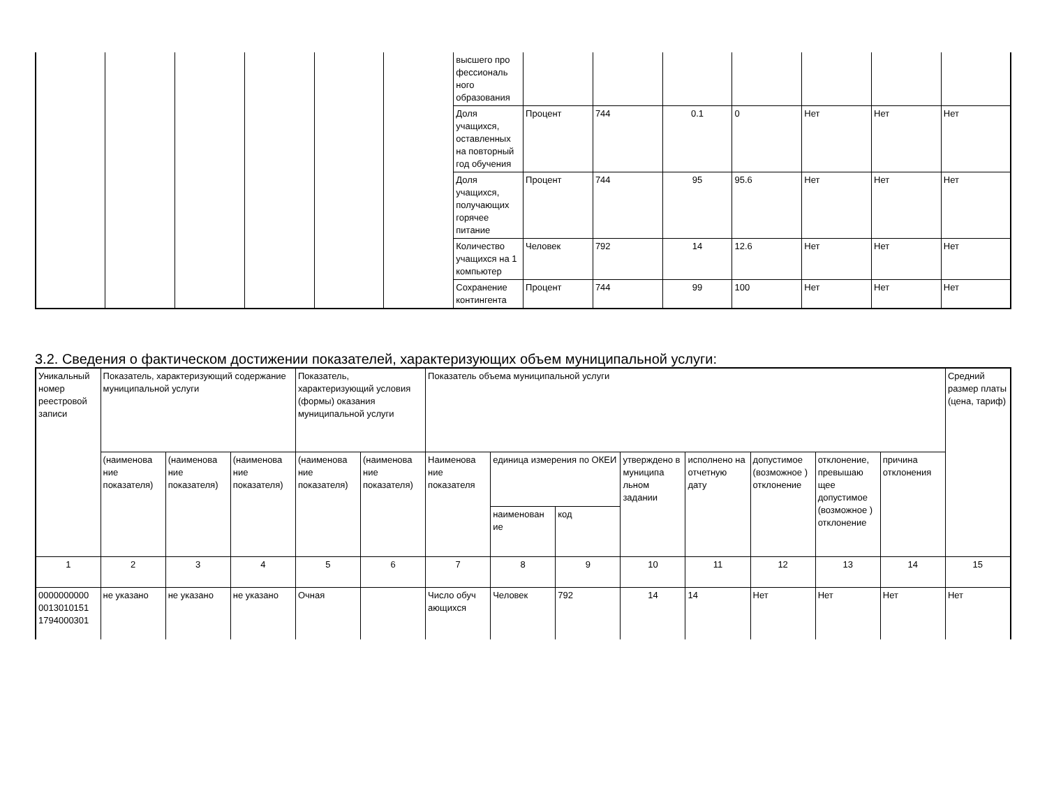| | | | | | | высшего про фессиональ ного образования | | | | | | | |
| | | | | | | Доля учащихся, оставленных на повторный год обучения | Процент | 744 | 0.1 | 0 | Нет | Нет | Нет |
| | | | | | | Доля учащихся, получающих горячее питание | Процент | 744 | 95 | 95.6 | Нет | Нет | Нет |
| | | | | | | Количество учащихся на 1 компьютер | Человек | 792 | 14 | 12.6 | Нет | Нет | Нет |
| | | | | | | Сохранение контингента | Процент | 744 | 99 | 100 | Нет | Нет | Нет |
3.2. Сведения о фактическом достижении показателей, характеризующих объем муниципальной услуги:
| Уникальный номер реестровой записи | Показатель, характеризующий содержание муниципальной услуги | | | Показатель, характеризующий условия (формы) оказания муниципальной услуги | | Показатель объема муниципальной услуги | | | | | | | | Средний размер платы (цена, тариф) |
| --- | --- | --- | --- | --- | --- | --- | --- | --- | --- | --- | --- | --- | --- | --- |
| | (наименова ние показателя) | (наименова ние показателя) | (наименова ние показателя) | (наименова ние показателя) | (наименова ние показателя) | Наименова ние показателя | единица измерения по ОКЕИ | | утверждено в муниципа льном задании | исполнено на отчетную дату | допустимое (возможное ) отклонение | отклонение, превышаю щее допустимое (возможное ) отклонение | причина отклонения | |
| | | | | | | | наименован ие | код | | | | | | |
| 1 | 2 | 3 | 4 | 5 | 6 | 7 | 8 | 9 | 10 | 11 | 12 | 13 | 14 | 15 |
| 0000000000 0013010151 1794000301 | не указано | не указано | не указано | Очная | | Число обуч ающихся | Человек | 792 | 14 | 14 | Нет | Нет | Нет | Нет |